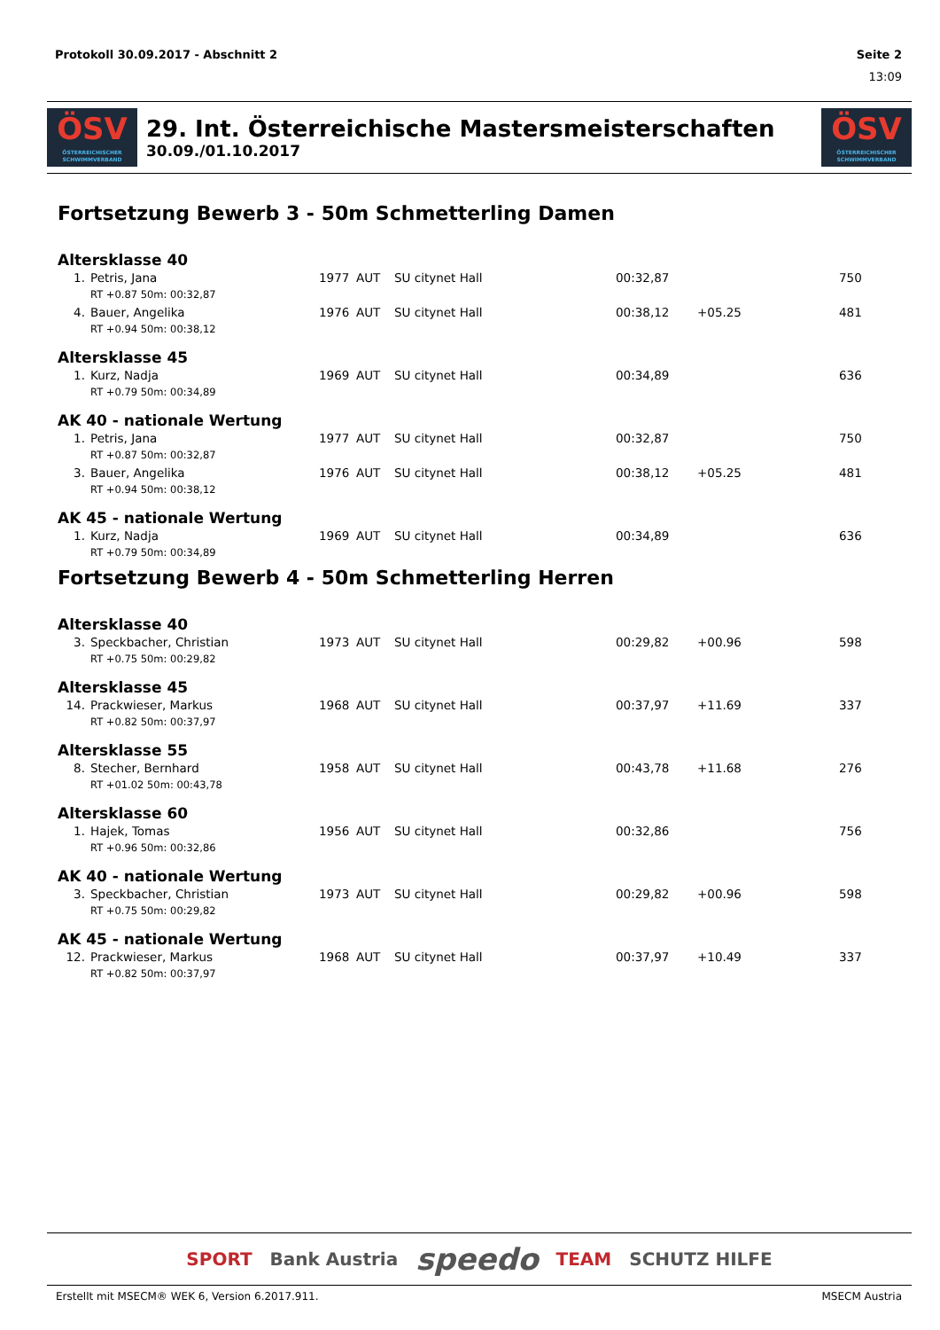Protokoll 30.09.2017 - Abschnitt 2 Seite 2
13:09
ÖSV
ÖSTERREICHISCHER SCHWIMMVERBAND
29. Int. Österreichische Mastersmeisterschaften
30.09./01.10.2017
ÖSV
ÖSTERREICHISCHER SCHWIMMVERBAND
Fortsetzung Bewerb 3 - 50m Schmetterling Damen
Altersklasse 40
| 1. | Petris, Jana | 1977 | AUT | SU citynet Hall | 00:32,87 | | 750 |
| | RT +0.87 50m: 00:32,87 | | | | | | |
| 4. | Bauer, Angelika | 1976 | AUT | SU citynet Hall | 00:38,12 | +05.25 | 481 |
| | RT +0.94 50m: 00:38,12 | | | | | | |
Altersklasse 45
| 1. | Kurz, Nadja | 1969 | AUT | SU citynet Hall | 00:34,89 | | 636 |
| | RT +0.79 50m: 00:34,89 | | | | | | |
AK 40 - nationale Wertung
| 1. | Petris, Jana | 1977 | AUT | SU citynet Hall | 00:32,87 | | 750 |
| | RT +0.87 50m: 00:32,87 | | | | | | |
| 3. | Bauer, Angelika | 1976 | AUT | SU citynet Hall | 00:38,12 | +05.25 | 481 |
| | RT +0.94 50m: 00:38,12 | | | | | | |
AK 45 - nationale Wertung
| 1. | Kurz, Nadja | 1969 | AUT | SU citynet Hall | 00:34,89 | | 636 |
| | RT +0.79 50m: 00:34,89 | | | | | | |
Fortsetzung Bewerb 4 - 50m Schmetterling Herren
Altersklasse 40
| 3. | Speckbacher, Christian | 1973 | AUT | SU citynet Hall | 00:29,82 | +00.96 | 598 |
| | RT +0.75 50m: 00:29,82 | | | | | | |
Altersklasse 45
| 14. | Prackwieser, Markus | 1968 | AUT | SU citynet Hall | 00:37,97 | +11.69 | 337 |
| | RT +0.82 50m: 00:37,97 | | | | | | |
Altersklasse 55
| 8. | Stecher, Bernhard | 1958 | AUT | SU citynet Hall | 00:43,78 | +11.68 | 276 |
| | RT +01.02 50m: 00:43,78 | | | | | | |
Altersklasse 60
| 1. | Hajek, Tomas | 1956 | AUT | SU citynet Hall | 00:32,86 | | 756 |
| | RT +0.96 50m: 00:32,86 | | | | | | |
AK 40 - nationale Wertung
| 3. | Speckbacher, Christian | 1973 | AUT | SU citynet Hall | 00:29,82 | +00.96 | 598 |
| | RT +0.75 50m: 00:29,82 | | | | | | |
AK 45 - nationale Wertung
| 12. | Prackwieser, Markus | 1968 | AUT | SU citynet Hall | 00:37,97 | +10.49 | 337 |
| | RT +0.82 50m: 00:37,97 | | | | | | |
SPORT Bank Austria speedo TEAM SCHUTZ HILFE
Erstellt mit MSECM® WEK 6, Version 6.2017.911. MSECM Austria